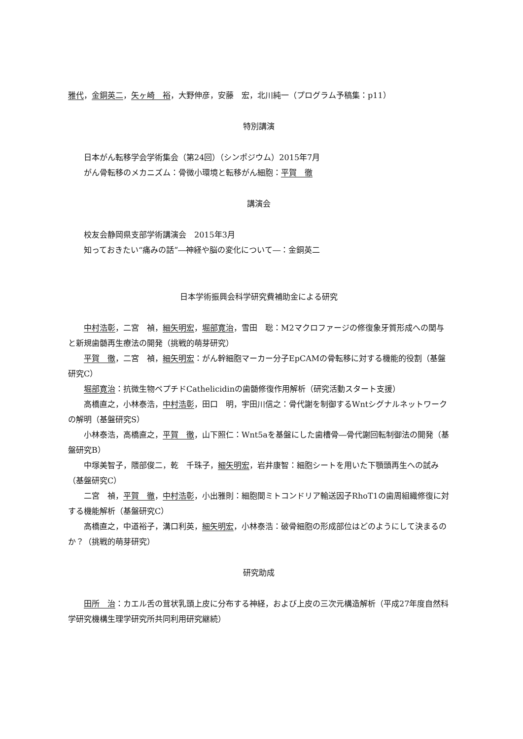雅代，金銅英二，矢ヶ崎　裕，大野伸彦，安藤　宏，北川純一（プログラム予稿集：p11）
特別講演
日本がん転移学会学術集会（第24回）（シンポジウム）2015年7月
がん骨転移のメカニズム：骨微小環境と転移がん細胞：平賀　徹
講演会
校友会静岡県支部学術講演会　2015年3月
知っておきたい“痛みの話”―神経や脳の変化について―：金銅英二
日本学術振興会科学研究費補助金による研究
中村浩彰，二宮　禎，細矢明宏，堀部寛治，雪田　聡：M2マクロファージの修復象牙質形成への関与と新規歯髄再生療法の開発（挑戦的萌芽研究）
平賀　徹，二宮　禎，細矢明宏：がん幹細胞マーカー分子EpCAMの骨転移に対する機能的役割（基盤研究C）
堀部寛治：抗微生物ペプチドCathelicidinの歯髄修復作用解析（研究活動スタート支援）
高橋直之，小林泰浩，中村浩彰，田口　明，宇田川信之：骨代謝を制御するWntシグナルネットワークの解明（基盤研究S）
小林泰浩，高橋直之，平賀　徹，山下照仁：Wnt5aを基盤にした歯槽骨―骨代謝回転制御法の開発（基盤研究B）
中塚美智子，隈部俊二，乾　千珠子，細矢明宏，岩井康智：細胞シートを用いた下顎頭再生への試み（基盤研究C）
二宮　禎，平賀　徹，中村浩彰，小出雅則：細胞間ミトコンドリア輸送因子RhoT1の歯周組織修復に対する機能解析（基盤研究C）
高橋直之，中道裕子，溝口利英，細矢明宏，小林泰浩：破骨細胞の形成部位はどのようにして決まるのか？（挑戦的萌芽研究）
研究助成
田所　治：カエル舌の茸状乳頭上皮に分布する神経，および上皮の三次元構造解析（平成27年度自然科学研究機構生理学研究所共同利用研究継続）